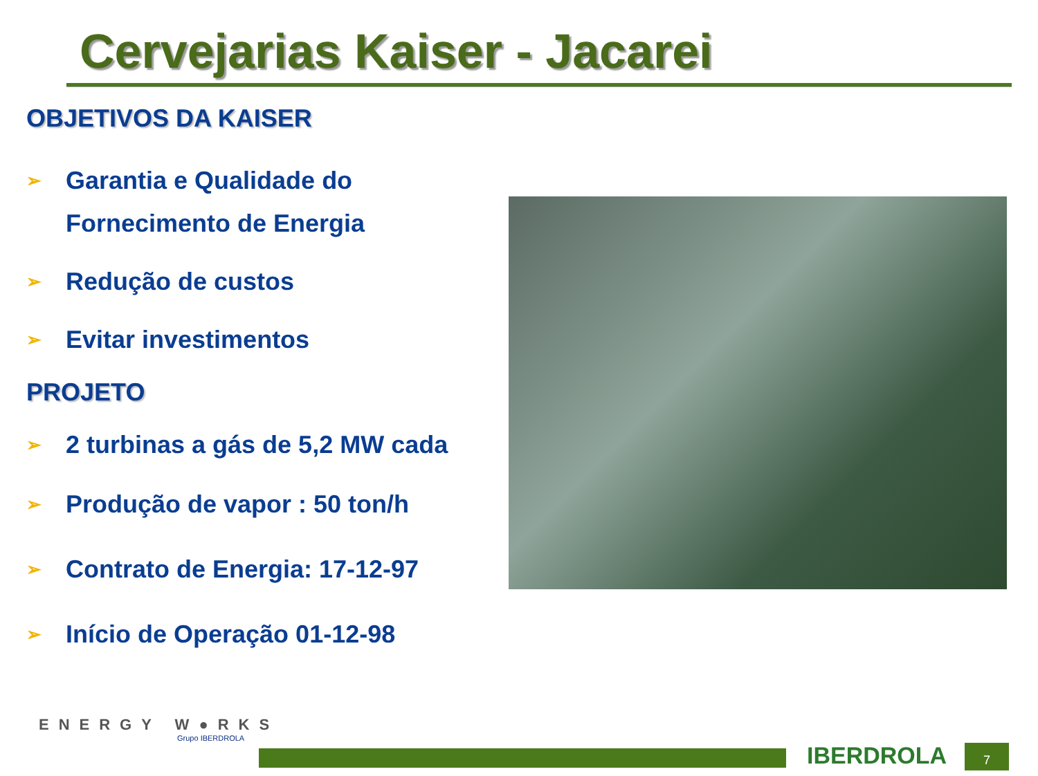Cervejarias Kaiser - Jacarei
OBJETIVOS DA KAISER
➢ Garantia e Qualidade do
Fornecimento de Energia
➢ Redução de custos
➢ Evitar investimentos
PROJETO
➢ 2 turbinas a gás de 5,2 MW cada
➢ Produção de vapor : 50 ton/h
➢ Contrato de Energia: 17-12-97
➢ Início de Operação 01-12-98
ENERGY W●RKS
Grupo IBERDROLA
IBERDROLA 7